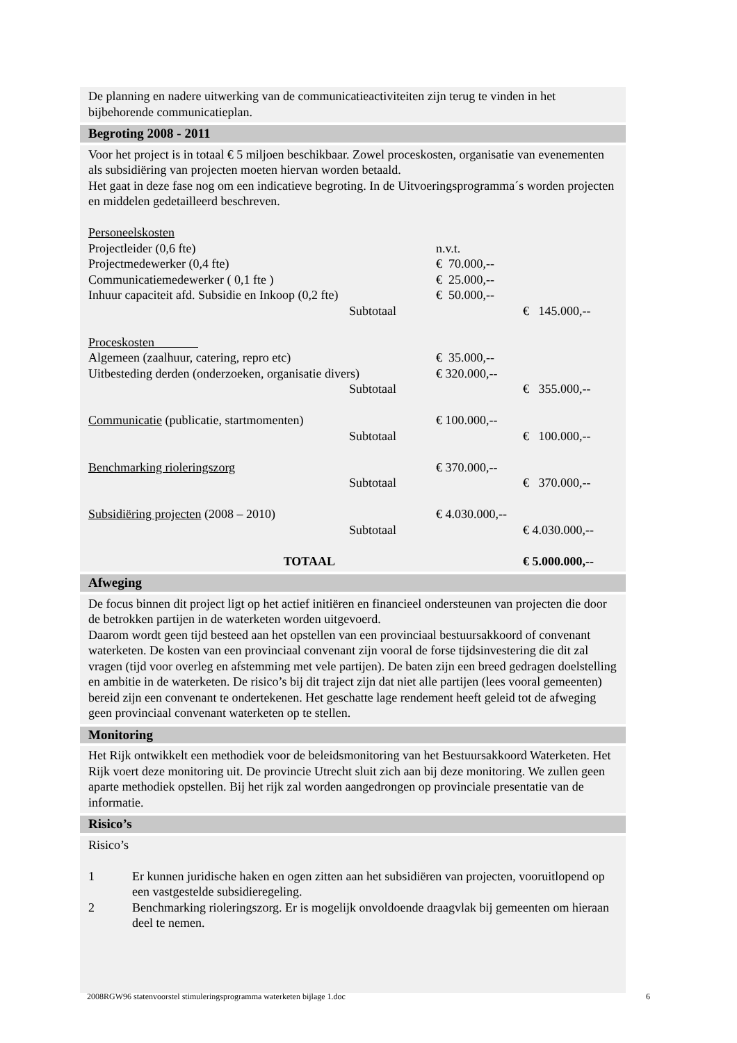De planning en nadere uitwerking van de communicatieactiviteiten zijn terug te vinden in het bijbehorende communicatieplan.
Begroting 2008 - 2011
Voor het project is in totaal € 5 miljoen beschikbaar. Zowel proceskosten, organisatie van evenementen als subsidiëring van projecten moeten hiervan worden betaald.
Het gaat in deze fase nog om een indicatieve begroting. In de Uitvoeringsprogramma´s worden projecten en middelen gedetailleerd beschreven.
| Personeelskosten | | | |
| Projectleider (0,6 fte) | | n.v.t. | |
| Projectmedewerker (0,4 fte) | | € 70.000,-- | |
| Communicatiemedewerker ( 0,1 fte ) | | € 25.000,-- | |
| Inhuur capaciteit afd. Subsidie en Inkoop (0,2 fte) | | € 50.000,-- | |
| | Subtotaal | | € 145.000,-- |
| Proceskosten | | | |
| Algemeen (zaalhuur, catering, repro etc) | | € 35.000,-- | |
| Uitbesteding derden (onderzoeken, organisatie divers) | | € 320.000,-- | |
| | Subtotaal | | € 355.000,-- |
| Communicatie (publicatie, startmomenten) | | € 100.000,-- | |
| | Subtotaal | | € 100.000,-- |
| Benchmarking rioleringszorg | | € 370.000,-- | |
| | Subtotaal | | € 370.000,-- |
| Subsidiëring projecten (2008 – 2010) | | € 4.030.000,-- | |
| | Subtotaal | | € 4.030.000,-- |
| TOTAAL | | | € 5.000.000,-- |
Afweging
De focus binnen dit project ligt op het actief initiëren en financieel ondersteunen van projecten die door de betrokken partijen in de waterketen worden uitgevoerd.
Daarom wordt geen tijd besteed aan het opstellen van een provinciaal bestuursakkoord of convenant waterketen. De kosten van een provinciaal convenant zijn vooral de forse tijdsinvestering die dit zal vragen (tijd voor overleg en afstemming met vele partijen). De baten zijn een breed gedragen doelstelling en ambitie in de waterketen. De risico’s bij dit traject zijn dat niet alle partijen (lees vooral gemeenten) bereid zijn een convenant te ondertekenen. Het geschatte lage rendement heeft geleid tot de afweging geen provinciaal convenant waterketen op te stellen.
Monitoring
Het Rijk ontwikkelt een methodiek voor de beleidsmonitoring van het Bestuursakkoord Waterketen. Het Rijk voert deze monitoring uit. De provincie Utrecht sluit zich aan bij deze monitoring. We zullen geen aparte methodiek opstellen. Bij het rijk zal worden aangedrongen op provinciale presentatie van de informatie.
Risico’s
Risico’s
1 Er kunnen juridische haken en ogen zitten aan het subsidiëren van projecten, vooruitlopend op een vastgestelde subsidieregeling.
2 Benchmarking rioleringszorg. Er is mogelijk onvoldoende draagvlak bij gemeenten om hieraan deel te nemen.
2008RGW96 statenvoorstel stimuleringsprogramma waterketen bijlage 1.doc 6